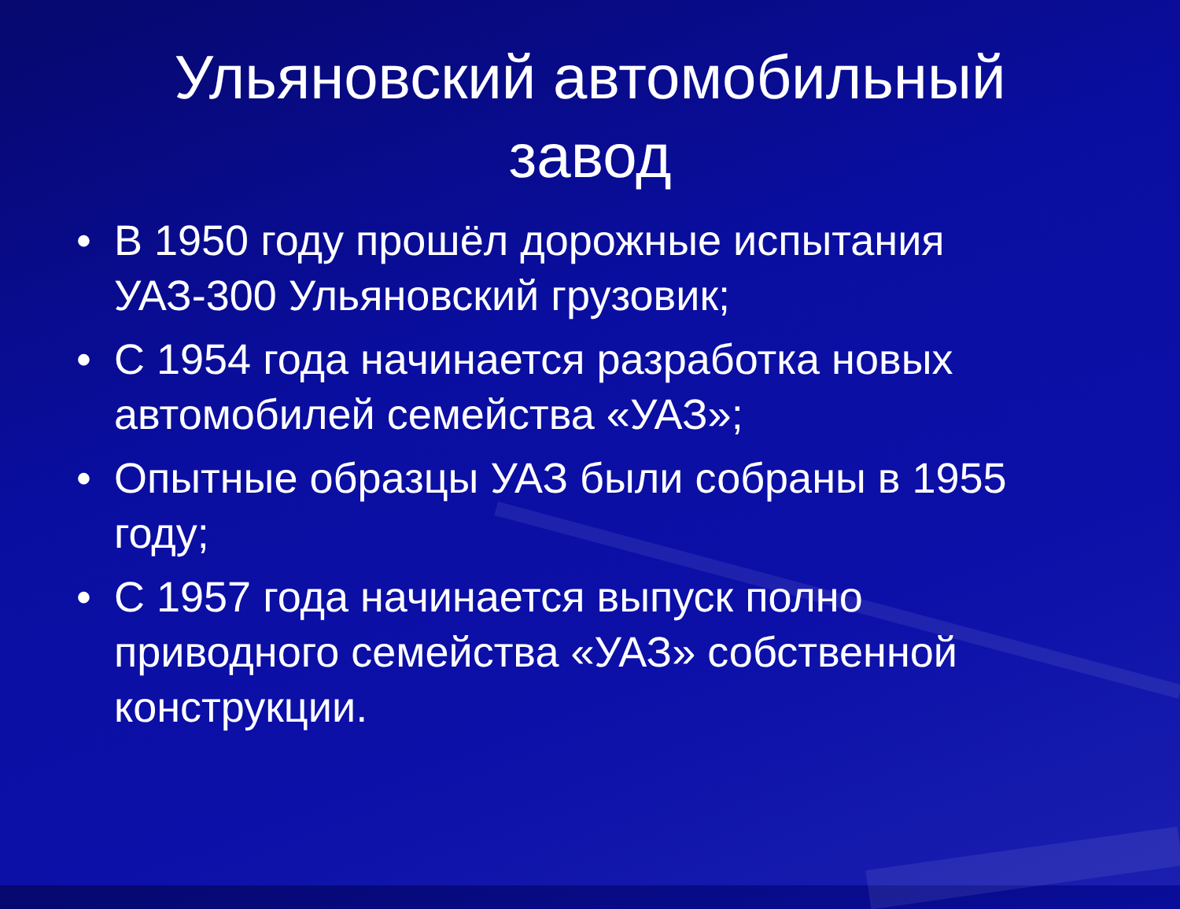Ульяновский автомобильный
завод
• В 1950 году прошёл дорожные испытания УАЗ-300 Ульяновский грузовик;
• С 1954 года начинается разработка новых автомобилей семейства «УАЗ»;
• Опытные образцы УАЗ были собраны в 1955 году;
• С 1957 года начинается выпуск полно приводного семейства «УАЗ» собственной конструкции.